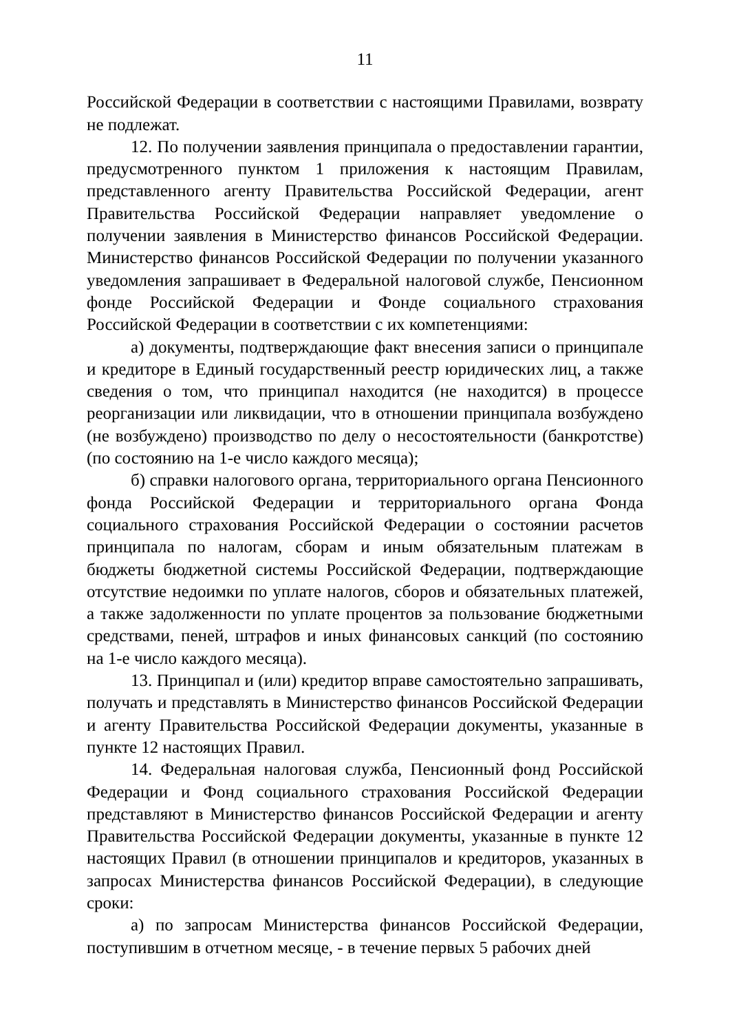11
Российской Федерации в соответствии с настоящими Правилами, возврату не подлежат.
12. По получении заявления принципала о предоставлении гарантии, предусмотренного пунктом 1 приложения к настоящим Правилам, представленного агенту Правительства Российской Федерации, агент Правительства Российской Федерации направляет уведомление о получении заявления в Министерство финансов Российской Федерации. Министерство финансов Российской Федерации по получении указанного уведомления запрашивает в Федеральной налоговой службе, Пенсионном фонде Российской Федерации и Фонде социального страхования Российской Федерации в соответствии с их компетенциями:
а) документы, подтверждающие факт внесения записи о принципале и кредиторе в Единый государственный реестр юридических лиц, а также сведения о том, что принципал находится (не находится) в процессе реорганизации или ликвидации, что в отношении принципала возбуждено (не возбуждено) производство по делу о несостоятельности (банкротстве) (по состоянию на 1-е число каждого месяца);
б) справки налогового органа, территориального органа Пенсионного фонда Российской Федерации и территориального органа Фонда социального страхования Российской Федерации о состоянии расчетов принципала по налогам, сборам и иным обязательным платежам в бюджеты бюджетной системы Российской Федерации, подтверждающие отсутствие недоимки по уплате налогов, сборов и обязательных платежей, а также задолженности по уплате процентов за пользование бюджетными средствами, пеней, штрафов и иных финансовых санкций (по состоянию на 1-е число каждого месяца).
13. Принципал и (или) кредитор вправе самостоятельно запрашивать, получать и представлять в Министерство финансов Российской Федерации и агенту Правительства Российской Федерации документы, указанные в пункте 12 настоящих Правил.
14. Федеральная налоговая служба, Пенсионный фонд Российской Федерации и Фонд социального страхования Российской Федерации представляют в Министерство финансов Российской Федерации и агенту Правительства Российской Федерации документы, указанные в пункте 12 настоящих Правил (в отношении принципалов и кредиторов, указанных в запросах Министерства финансов Российской Федерации), в следующие сроки:
а) по запросам Министерства финансов Российской Федерации, поступившим в отчетном месяце, - в течение первых 5 рабочих дней